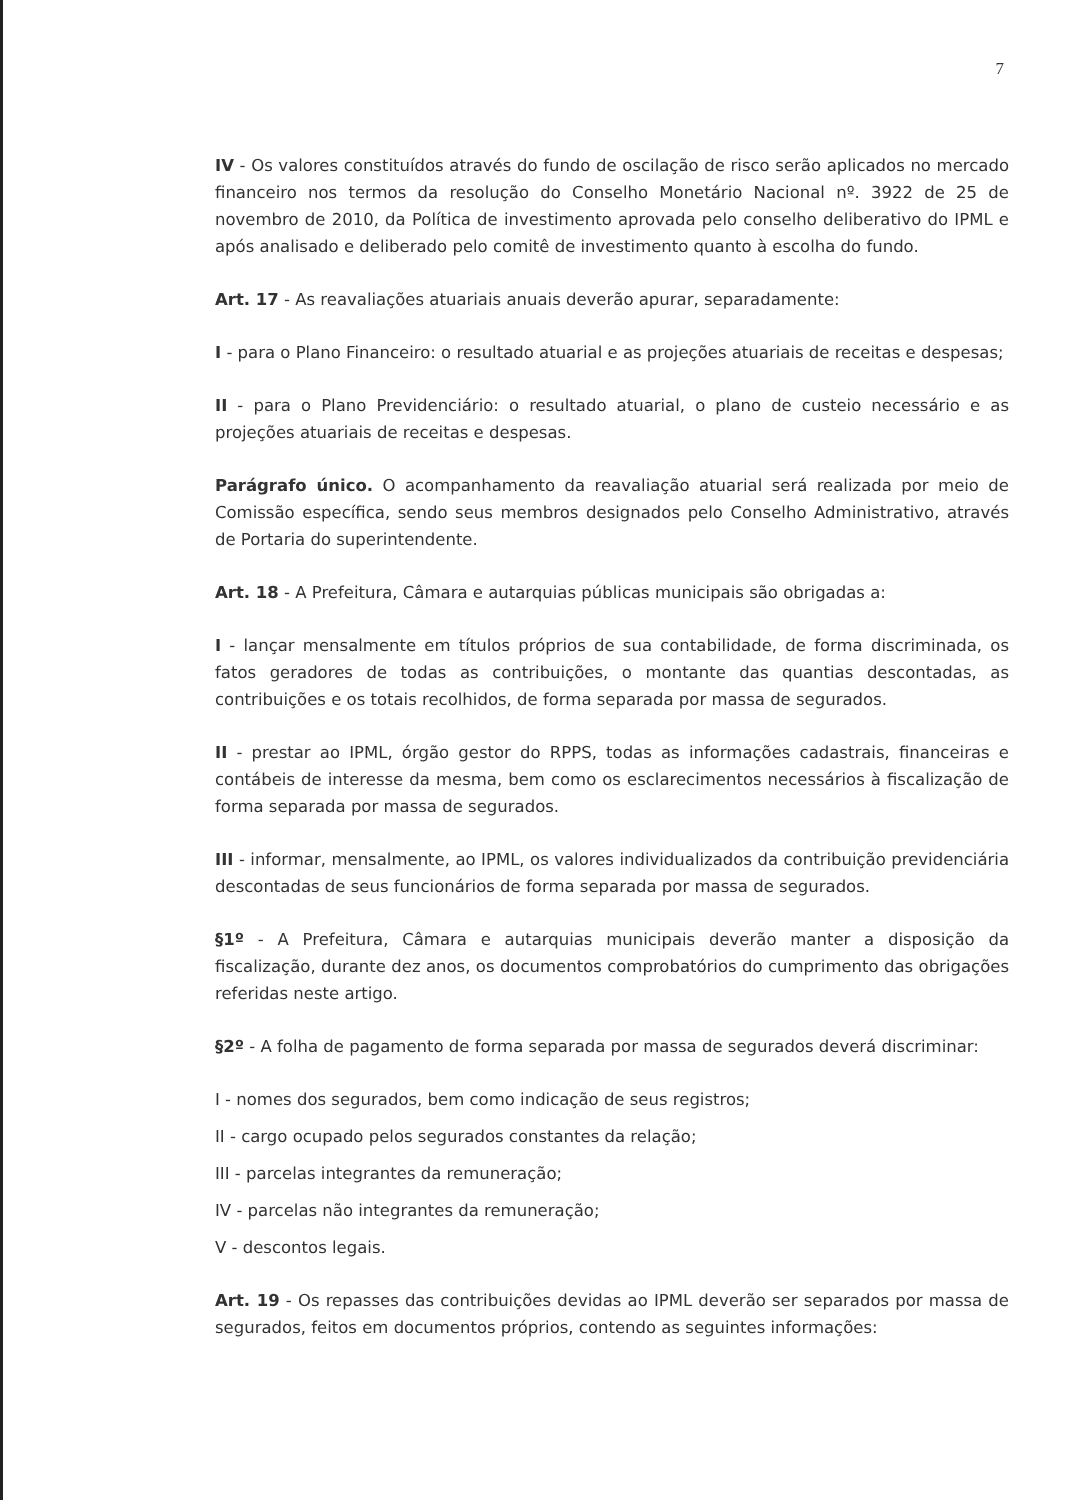7
IV - Os valores constituídos através do fundo de oscilação de risco serão aplicados no mercado financeiro nos termos da resolução do Conselho Monetário Nacional nº. 3922 de 25 de novembro de 2010, da Política de investimento aprovada pelo conselho deliberativo do IPML e após analisado e deliberado pelo comitê de investimento quanto à escolha do fundo.
Art. 17 - As reavaliações atuariais anuais deverão apurar, separadamente:
I - para o Plano Financeiro: o resultado atuarial e as projeções atuariais de receitas e despesas;
II - para o Plano Previdenciário: o resultado atuarial, o plano de custeio necessário e as projeções atuariais de receitas e despesas.
Parágrafo único. O acompanhamento da reavaliação atuarial será realizada por meio de Comissão específica, sendo seus membros designados pelo Conselho Administrativo, através de Portaria do superintendente.
Art. 18 - A Prefeitura, Câmara e autarquias públicas municipais são obrigadas a:
I - lançar mensalmente em títulos próprios de sua contabilidade, de forma discriminada, os fatos geradores de todas as contribuições, o montante das quantias descontadas, as contribuições e os totais recolhidos, de forma separada por massa de segurados.
II - prestar ao IPML, órgão gestor do RPPS, todas as informações cadastrais, financeiras e contábeis de interesse da mesma, bem como os esclarecimentos necessários à fiscalização de forma separada por massa de segurados.
III - informar, mensalmente, ao IPML, os valores individualizados da contribuição previdenciária descontadas de seus funcionários de forma separada por massa de segurados.
§1º - A Prefeitura, Câmara e autarquias municipais deverão manter a disposição da fiscalização, durante dez anos, os documentos comprobatórios do cumprimento das obrigações referidas neste artigo.
§2º - A folha de pagamento de forma separada por massa de segurados deverá discriminar:
I - nomes dos segurados, bem como indicação de seus registros;
II - cargo ocupado pelos segurados constantes da relação;
III - parcelas integrantes da remuneração;
IV - parcelas não integrantes da remuneração;
V - descontos legais.
Art. 19 - Os repasses das contribuições devidas ao IPML deverão ser separados por massa de segurados, feitos em documentos próprios, contendo as seguintes informações: